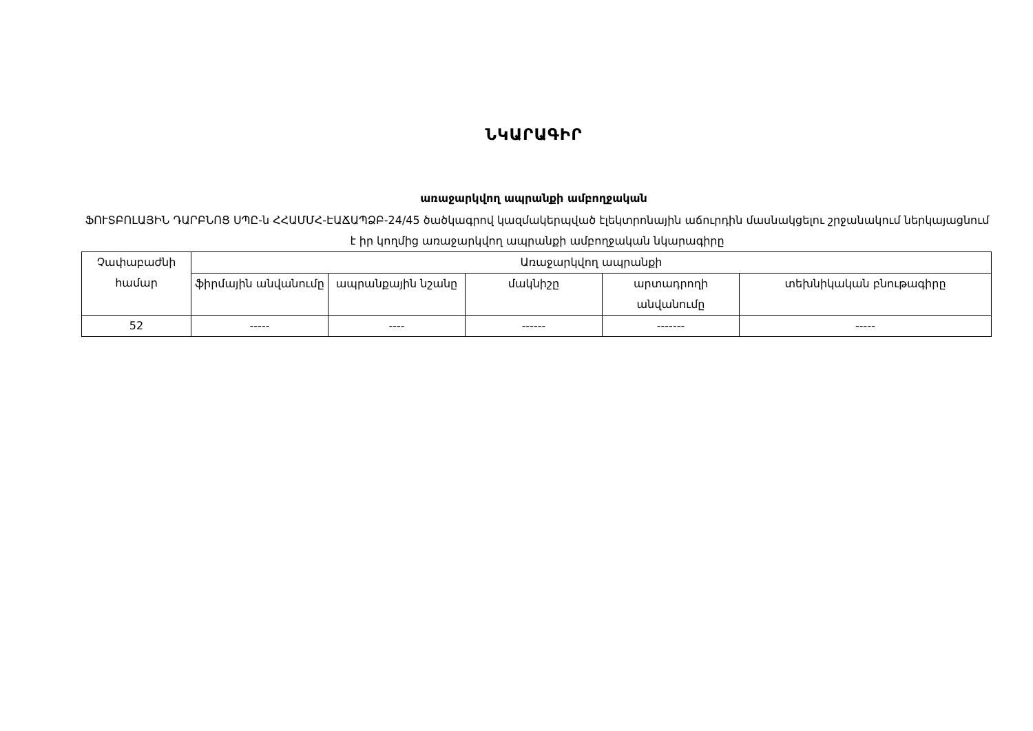ՆԿԱՐԱԳԻՐ
առաջարկվող ապրանքի ամբողջական
ՖՈՒՏԲՈԼԱՅԻՆ ԴԱՐԲՆՈՑ ՍՊԸ-ն ՀՀԱՄՄՀ-ԷԱՃԱՊՁԲ-24/45 ծածկագրով կազմակերպված էլեկտրոնային աճուրդին մասնակցելու շրջանակում ներկայացնում է իր կողմից առաջարկվող ապրանքի ամբողջական նկարագիրը
| Չափաբաժնի համար | Առաջարկվող ապրանքի | | | | |
| --- | --- | --- | --- | --- | --- |
| | ֆիրմային անվանումը | ապրանքային նշանը | մակնիշը | արտադրողի անվանումը | տեխնիկական բնութագիրը |
| 52 | ----- | ---- | ------ | ------- | ----- |